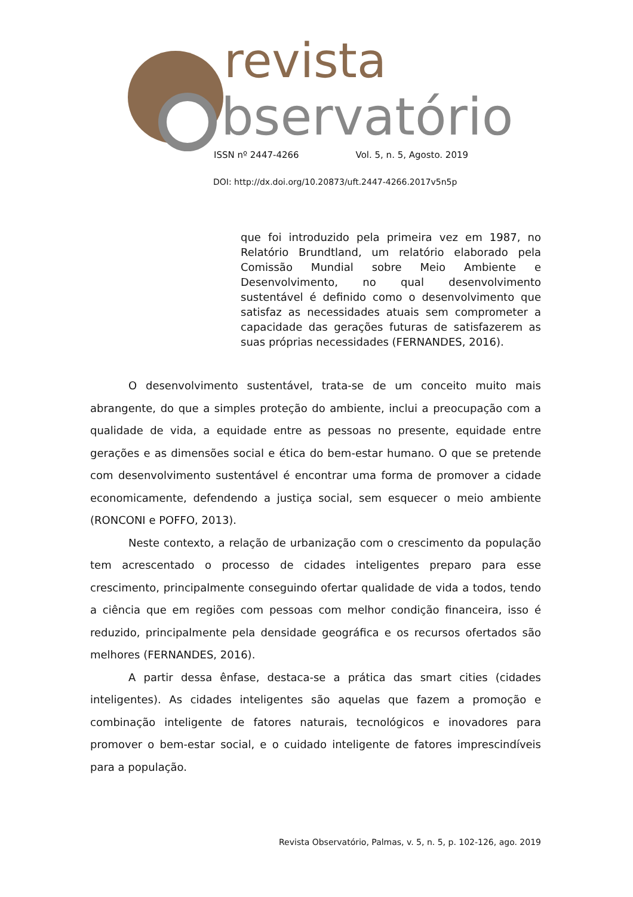revista
bservatório
ISSN nº 2447-4266 Vol. 5, n. 5, Agosto. 2019
DOI: http://dx.doi.org/10.20873/uft.2447-4266.2017v5n5p
que foi introduzido pela primeira vez em 1987, no Relatório Brundtland, um relatório elaborado pela Comissão Mundial sobre Meio Ambiente e Desenvolvimento, no qual desenvolvimento sustentável é definido como o desenvolvimento que satisfaz as necessidades atuais sem comprometer a capacidade das gerações futuras de satisfazerem as suas próprias necessidades (FERNANDES, 2016).
O desenvolvimento sustentável, trata-se de um conceito muito mais abrangente, do que a simples proteção do ambiente, inclui a preocupação com a qualidade de vida, a equidade entre as pessoas no presente, equidade entre gerações e as dimensões social e ética do bem-estar humano. O que se pretende com desenvolvimento sustentável é encontrar uma forma de promover a cidade economicamente, defendendo a justiça social, sem esquecer o meio ambiente (RONCONI e POFFO, 2013).
Neste contexto, a relação de urbanização com o crescimento da população tem acrescentado o processo de cidades inteligentes preparo para esse crescimento, principalmente conseguindo ofertar qualidade de vida a todos, tendo a ciência que em regiões com pessoas com melhor condição financeira, isso é reduzido, principalmente pela densidade geográfica e os recursos ofertados são melhores (FERNANDES, 2016).
A partir dessa ênfase, destaca-se a prática das smart cities (cidades inteligentes). As cidades inteligentes são aquelas que fazem a promoção e combinação inteligente de fatores naturais, tecnológicos e inovadores para promover o bem-estar social, e o cuidado inteligente de fatores imprescindíveis para a população.
Revista Observatório, Palmas, v. 5, n. 5, p. 102-126, ago. 2019